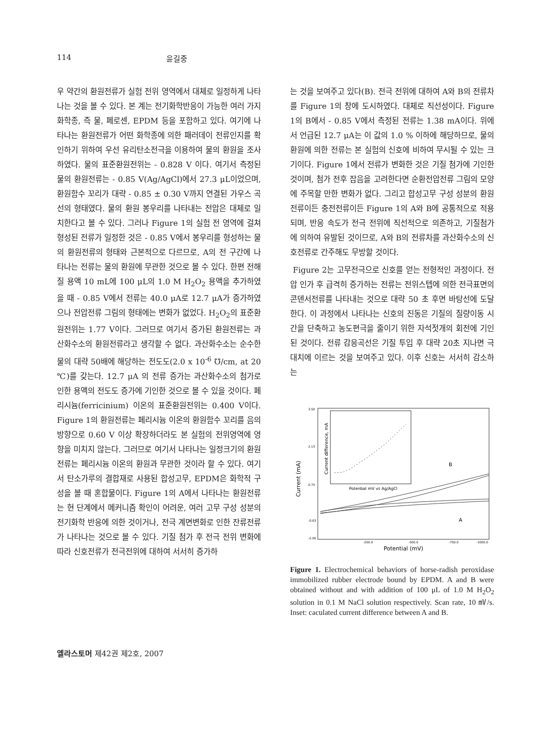114 윤길중
우 약간의 환원전류가 실험 전위 영역에서 대체로 일정하게 나타나는 것을 볼 수 있다. 본 계는 전기화학반응이 가능한 여러 가지 화학종, 즉 물, 페로센, EPDM 등을 포함하고 있다. 여기에 나타나는 환원전류가 어떤 화학종에 의한 패러데이 전류인지를 확인하기 위하여 우선 유리탄소전극을 이용하여 물의 환원을 조사하였다. 물의 표준환원전위는 - 0.828 V 이다. 여기서 측정된 물의 환원전류는 - 0.85 V(Ag/AgCl)에서 27.3 μL이었으며, 환원함수 꼬리가 대략 - 0.85 ± 0.30 V까지 연결된 가우스 곡선의 형태였다. 물의 환원 봉우리를 나타내는 전압은 대체로 일치한다고 볼 수 있다. 그러나 Figure 1의 실험 전 영역에 걸쳐 형성된 전류가 일정한 것은 - 0.85 V에서 봉우리를 형성하는 물의 환원전류의 형태와 근본적으로 다르므로, A의 전 구간에 나타나는 전류는 물의 환원에 무관한 것으로 볼 수 있다. 한편 전해질 용액 10 mL에 100 μL의 1.0 M H<sub>2</sub>O<sub>2</sub> 용액을 추가하였을 때 - 0.85 V에서 전류는 40.0 μA로 12.7 μA가 증가하였으나 전압전류 그림의 형태에는 변화가 없었다. H<sub>2</sub>O<sub>2</sub>의 표준환원전위는 1.77 V이다. 그러므로 여기서 증가된 환원전류는 과산화수소의 환원전류라고 생각할 수 없다. 과산화수소는 순수한 물의 대략 50배에 해당하는 전도도(2.0 x 10<sup>-6</sup> ℧/cm, at 20 ℃)를 갖는다. 12.7 μA 의 전류 증가는 과산화수소의 첨가로 인한 용액의 전도도 증가에 기인한 것으로 볼 수 있을 것이다. 페리시늄(ferricinium) 이온의 표준환원전위는 0.400 V이다. Figure 1의 환원전류는 페리시늄 이온의 환원함수 꼬리를 음의 방향으로 0.60 V 이상 확장하더라도 본 실험의 전위영역에 영향을 미치지 않는다. 그러므로 여기서 나타나는 일정크기의 환원전류는 페리시늄 이온의 환원과 무관한 것이라 할 수 있다. 여기서 탄소가루의 결합재로 사용된 합성고무, EPDM은 화학적 구성을 볼 때 혼합물이다. Figure 1의 A에서 나타나는 환원전류는 현 단계에서 메커니즘 확인이 어려운, 여러 고무 구성 성분의 전기화학 반응에 의한 것이거나, 전극 계면변화로 인한 잔류전류가 나타나는 것으로 볼 수 있다. 기질 첨가 후 전극 전위 변화에 따라 신호전류가 전극전위에 대하여 서서히 증가하
는 것을 보여주고 있다(B). 전극 전위에 대하여 A와 B의 전류차를 Figure 1의 창에 도시하였다. 대체로 직선성이다. Figure 1의 B에서 - 0.85 V에서 측정된 전류는 1.38 mA이다. 위에서 언급된 12.7 μA는 이 값의 1.0 % 이하에 해당하므로, 물의 환원에 의한 전류는 본 실험의 신호에 비하여 무시될 수 있는 크기이다. Figure 1에서 전류가 변화한 것은 기질 첨가에 기인한 것이며, 첨가 전후 잡음을 고려한다면 순환전압전류 그림의 모양에 주목할 만한 변화가 없다. 그리고 합성고무 구성 성분의 환원전류이든 충전전류이든 Figure 1의 A와 B에 공통적으로 적용되며, 반응 속도가 전극 전위에 직선적으로 의존하고, 기질첨가에 의하여 유발된 것이므로, A와 B의 전류차를 과산화수소의 신호전류로 간주해도 무방할 것이다.
Figure 2는 고무전극으로 신호를 얻는 전형적인 과정이다. 전압 인가 후 급격히 증가하는 전류는 전위스텝에 의한 전극표면의 콘덴서전류를 나타내는 것으로 대략 50 초 후면 바탕선에 도달한다. 이 과정에서 나타나는 신호의 진동은 기질의 질량이동 시간을 단축하고 농도편극을 줄이기 위한 자석젓개의 회전에 기인 된 것이다. 전류 감응곡선은 기질 투입 후 대략 20초 지나면 극대치에 이르는 것을 보여주고 있다. 이후 신호는 서서히 감소하는
Current (mA)
3.50
2.13
0.75
-0.63
-2.00
-250.0
-500.0
-750.0
-1000.0
Potential (mV)
Current difference, mA
Potenbal mV vs Ag/AgCl
B
A
Figure 1. Electrochemical behaviors of horse-radish peroxidase immobilized rubber electrode bound by EPDM. A and B were obtained without and with addition of 100 μL of 1.0 M H<sub>2</sub>O<sub>2</sub> solution in 0.1 M NaCl solution respectively. Scan rate, 10 ㎷/s. Inset: caculated current difference between A and B.
엘라스토머 제42권 제2호, 2007